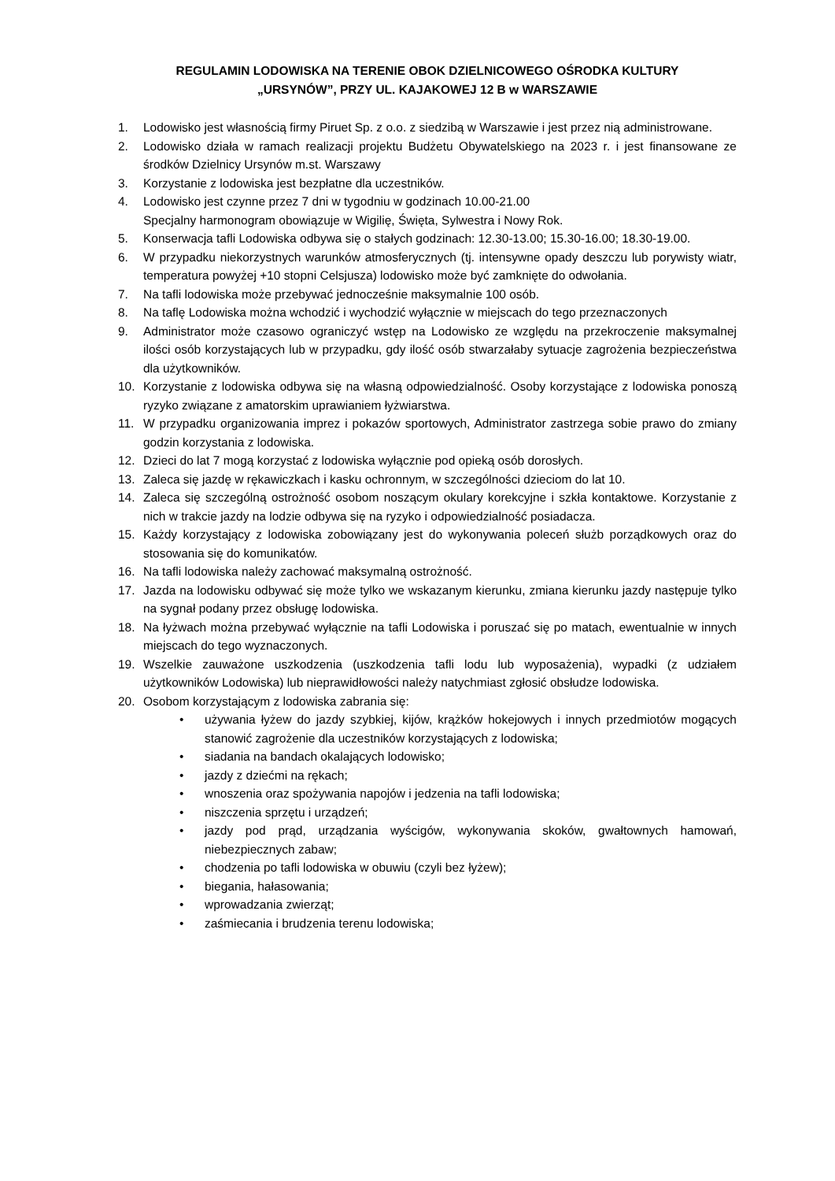REGULAMIN LODOWISKA NA TERENIE OBOK DZIELNICOWEGO OŚRODKA KULTURY
„URSYNÓW”, PRZY UL. KAJAKOWEJ 12 B w WARSZAWIE
1. Lodowisko jest własnością firmy Piruet Sp. z o.o. z siedzibą w Warszawie i jest przez nią administrowane.
2. Lodowisko działa w ramach realizacji projektu Budżetu Obywatelskiego na 2023 r. i jest finansowane ze środków Dzielnicy Ursynów m.st. Warszawy
3. Korzystanie z lodowiska jest bezpłatne dla uczestników.
4. Lodowisko jest czynne przez 7 dni w tygodniu w godzinach 10.00-21.00
Specjalny harmonogram obowiązuje w Wigilię, Święta, Sylwestra i Nowy Rok.
5. Konserwacja tafli Lodowiska odbywa się o stałych godzinach: 12.30-13.00; 15.30-16.00; 18.30-19.00.
6. W przypadku niekorzystnych warunków atmosferycznych (tj. intensywne opady deszczu lub porywisty wiatr, temperatura powyżej +10 stopni Celsjusza) lodowisko może być zamknięte do odwołania.
7. Na tafli lodowiska może przebywać jednocześnie maksymalnie 100 osób.
8. Na taflę Lodowiska można wchodzić i wychodzić wyłącznie w miejscach do tego przeznaczonych
9. Administrator może czasowo ograniczyć wstęp na Lodowisko ze względu na przekroczenie maksymalnej ilości osób korzystających lub w przypadku, gdy ilość osób stwarzałaby sytuacje zagrożenia bezpieczeństwa dla użytkowników.
10. Korzystanie z lodowiska odbywa się na własną odpowiedzialność. Osoby korzystające z lodowiska ponoszą ryzyko związane z amatorskim uprawianiem łyżwiarstwa.
11. W przypadku organizowania imprez i pokazów sportowych, Administrator zastrzega sobie prawo do zmiany godzin korzystania z lodowiska.
12. Dzieci do lat 7 mogą korzystać z lodowiska wyłącznie pod opieką osób dorosłych.
13. Zaleca się jazdę w rękawiczkach i kasku ochronnym, w szczególności dzieciom do lat 10.
14. Zaleca się szczególną ostrożność osobom noszącym okulary korekcyjne i szkła kontaktowe. Korzystanie z nich w trakcie jazdy na lodzie odbywa się na ryzyko i odpowiedzialność posiadacza.
15. Każdy korzystający z lodowiska zobowiązany jest do wykonywania poleceń służb porządkowych oraz do stosowania się do komunikatów.
16. Na tafli lodowiska należy zachować maksymalną ostrożność.
17. Jazda na lodowisku odbywać się może tylko we wskazanym kierunku, zmiana kierunku jazdy następuje tylko na sygnał podany przez obsługę lodowiska.
18. Na łyżwach można przebywać wyłącznie na tafli Lodowiska i poruszać się po matach, ewentualnie w innych miejscach do tego wyznaczonych.
19. Wszelkie zauważone uszkodzenia (uszkodzenia tafli lodu lub wyposażenia), wypadki (z udziałem użytkowników Lodowiska) lub nieprawidłowości należy natychmiast zgłosić obsłudze lodowiska.
20. Osobom korzystającym z lodowiska zabrania się:
• używania łyżew do jazdy szybkiej, kijów, krążków hokejowych i innych przedmiotów mogących stanowić zagrożenie dla uczestników korzystających z lodowiska;
• siadania na bandach okalających lodowisko;
• jazdy z dziećmi na rękach;
• wnoszenia oraz spożywania napojów i jedzenia na tafli lodowiska;
• niszczenia sprzętu i urządzeń;
• jazdy pod prąd, urządzania wyścigów, wykonywania skoków, gwałtownych hamowań, niebezpiecznych zabaw;
• chodzenia po tafli lodowiska w obuwiu (czyli bez łyżew);
• biegania, hałasowania;
• wprowadzania zwierząt;
• zaśmiecania i brudzenia terenu lodowiska;